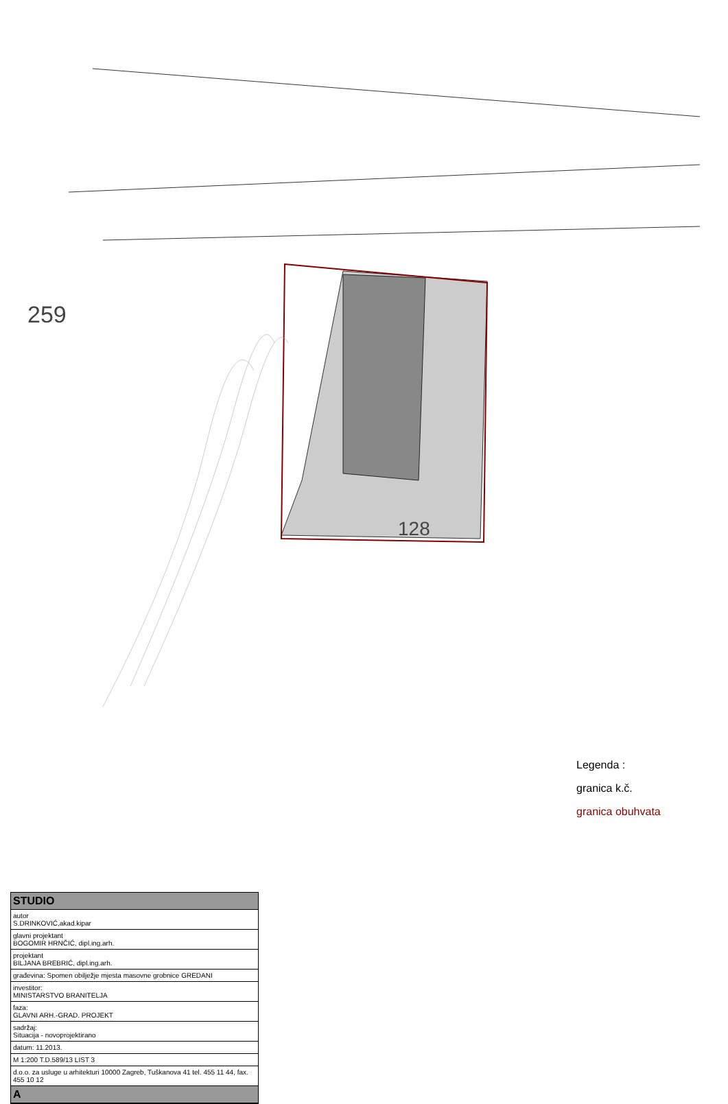259
128
Legenda :
granica k.č.
granica obuhvata
STUDIO
autor
S.DRINKOVIĆ,akad.kipar
glavni projektant
BOGOMIR HRNČIĆ, dipl.ing.arh.
projektant
BILJANA BREBRIĆ, dipl.ing.arh.
građevina: Spomen obilježje mjesta masovne grobnice GREDANI
investitor:
MINISTARSTVO BRANITELJA
faza:
GLAVNI ARH.-GRAD. PROJEKT
sadržaj:
Situacija - novoprojektirano
datum: 11.2013.
M 1:200 T.D.589/13 LIST 3
d.o.o. za usluge u arhitekturi 10000 Zagreb, Tuškanova 41 tel. 455 11 44, fax. 455 10 12
A